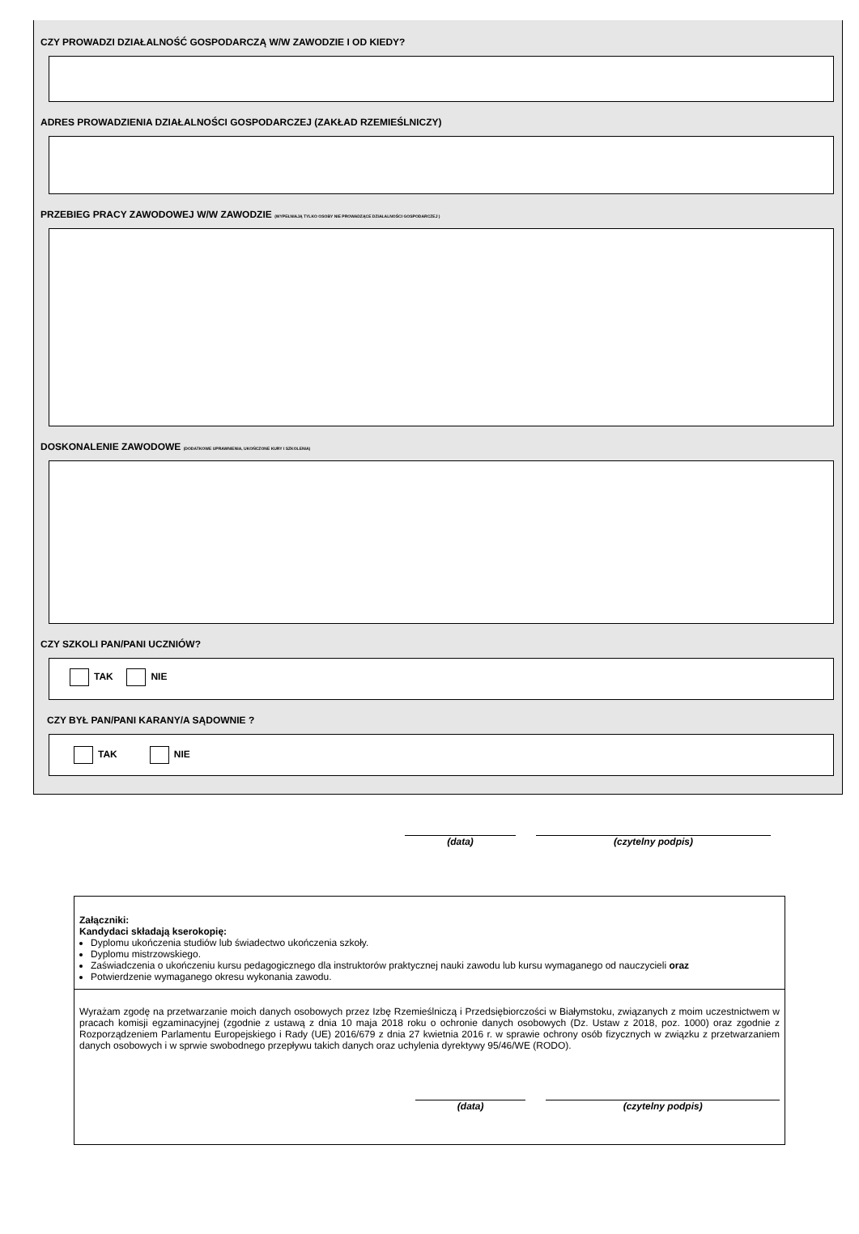CZY PROWADZI DZIAŁALNOŚĆ GOSPODARCZĄ W/W ZAWODZIE I OD KIEDY?
ADRES PROWADZIENIA DZIAŁALNOŚCI GOSPODARCZEJ (ZAKŁAD RZEMIEŚLNICZY)
PRZEBIEG PRACY ZAWODOWEJ W/W ZAWODZIE (WYPEŁNIAJĄ TYLKO OSOBY NIE PROWADZĄCE DZIAŁALNOŚCI GOSPODARCZEJ )
DOSKONALENIE ZAWODOWE (DODATKOWE UPRAWNIENIA, UKOŃCZONE KURY I SZKOLENIA)
CZY SZKOLI PAN/PANI UCZNIÓW?
TAK NIE
CZY BYŁ PAN/PANI KARANY/A SĄDOWNIE ?
TAK NIE
(data) (czytelny podpis)
Załączniki:
Kandydaci składają kserokopię:
Dyplomu ukończenia studiów lub świadectwo ukończenia szkoły.
Dyplomu mistrzowskiego.
Zaświadczenia o ukończeniu kursu pedagogicznego dla instruktorów praktycznej nauki zawodu lub kursu wymaganego od nauczycieli oraz
Potwierdzenie wymaganego okresu wykonania zawodu.
Wyrażam zgodę na przetwarzanie moich danych osobowych przez Izbę Rzemieślniczą i Przedsiębiorczości w Białymstoku, związanych z moim uczestnictwem w pracach komisji egzaminacyjnej (zgodnie z ustawą z dnia 10 maja 2018 roku o ochronie danych osobowych (Dz. Ustaw z 2018, poz. 1000) oraz zgodnie z Rozporządzeniem Parlamentu Europejskiego i Rady (UE) 2016/679 z dnia 27 kwietnia 2016 r. w sprawie ochrony osób fizycznych w związku z przetwarzaniem danych osobowych i w sprwie swobodnego przepływu takich danych oraz uchylenia dyrektywy 95/46/WE (RODO).
(data) (czytelny podpis)